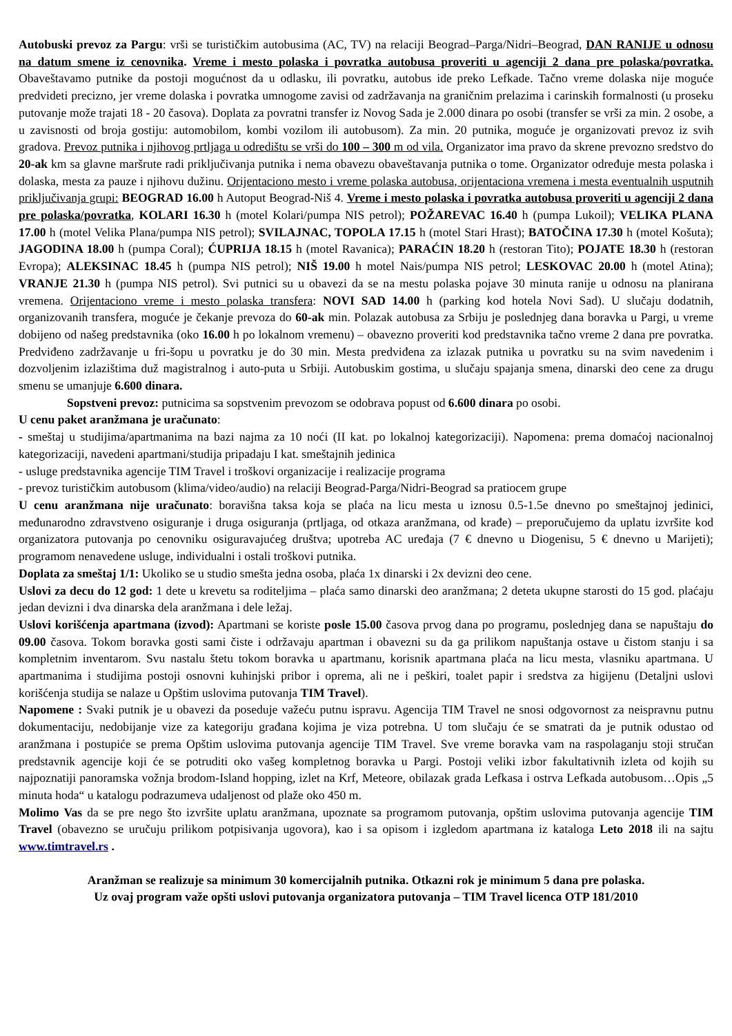Autobuski prevoz za Pargu: vrši se turističkim autobusima (AC, TV) na relaciji Beograd–Parga/Nidri–Beograd, DAN RANIJE u odnosu na datum smene iz cenovnika. Vreme i mesto polaska i povratka autobusa proveriti u agenciji 2 dana pre polaska/povratka. Obaveštavamo putnike da postoji mogućnost da u odlasku, ili povratku, autobus ide preko Lefkade. Tačno vreme dolaska nije moguće predvideti precizno, jer vreme dolaska i povratka umnogome zavisi od zadržavanja na graničnim prelazima i carinskih formalnosti (u proseku putovanje može trajati 18 - 20 časova). Doplata za povratni transfer iz Novog Sada je 2.000 dinara po osobi (transfer se vrši za min. 2 osobe, a u zavisnosti od broja gostiju: automobilom, kombi vozilom ili autobusom). Za min. 20 putnika, moguće je organizovati prevoz iz svih gradova. Prevoz putnika i njihovog prtljaga u odredištu se vrši do 100 – 300 m od vila. Organizator ima pravo da skrene prevozno sredstvo do 20-ak km sa glavne maršrute radi priključivanja putnika i nema obavezu obaveštavanja putnika o tome. Organizator određuje mesta polaska i dolaska, mesta za pauze i njihovu dužinu. Orijentaciono mesto i vreme polaska autobusa, orijentaciona vremena i mesta eventualnih usputnih priključivanja grupi: BEOGRAD 16.00 h Autoput Beograd-Niš 4. Vreme i mesto polaska i povratka autobusa proveriti u agenciji 2 dana pre polaska/povratka, KOLARI 16.30 h (motel Kolari/pumpa NIS petrol); POŽAREVAC 16.40 h (pumpa Lukoil); VELIKA PLANA 17.00 h (motel Velika Plana/pumpa NIS petrol); SVILAJNAC, TOPOLA 17.15 h (motel Stari Hrast); BATOČINA 17.30 h (motel Košuta); JAGODINA 18.00 h (pumpa Coral); ĆUPRIJA 18.15 h (motel Ravanica); PARAĆIN 18.20 h (restoran Tito); POJATE 18.30 h (restoran Evropa); ALEKSINAC 18.45 h (pumpa NIS petrol); NIŠ 19.00 h motel Nais/pumpa NIS petrol; LESKOVAC 20.00 h (motel Atina); VRANJE 21.30 h (pumpa NIS petrol). Svi putnici su u obavezi da se na mestu polaska pojave 30 minuta ranije u odnosu na planirana vremena. Orijentaciono vreme i mesto polaska transfera: NOVI SAD 14.00 h (parking kod hotela Novi Sad). U slučaju dodatnih, organizovanih transfera, moguće je čekanje prevoza do 60-ak min. Polazak autobusa za Srbiju je poslednjeg dana boravka u Pargi, u vreme dobijeno od našeg predstavnika (oko 16.00 h po lokalnom vremenu) – obavezno proveriti kod predstavnika tačno vreme 2 dana pre povratka. Predviđeno zadržavanje u fri-šopu u povratku je do 30 min. Mesta predviđena za izlazak putnika u povratku su na svim navedenim i dozvoljenim izlazištima duž magistralnog i auto-puta u Srbiji. Autobuskim gostima, u slučaju spajanja smena, dinarski deo cene za drugu smenu se umanjuje 6.600 dinara.
Sopstveni prevoz: putnicima sa sopstvenim prevozom se odobrava popust od 6.600 dinara po osobi.
U cenu paket aranžmana je uračunato:
- smeštaj u studijima/apartmanima na bazi najma za 10 noći (II kat. po lokalnoj kategorizaciji). Napomena: prema domaćoj nacionalnoj kategorizaciji, navedeni apartmani/studija pripadaju I kat. smeštajnih jedinica
- usluge predstavnika agencije TIM Travel i troškovi organizacije i realizacije programa
- prevoz turističkim autobusom (klima/video/audio) na relaciji Beograd-Parga/Nidri-Beograd sa pratiocem grupe
U cenu aranžmana nije uračunato: boravišna taksa koja se plaća na licu mesta u iznosu 0.5-1.5e dnevno po smeštajnoj jedinici, međunarodno zdravstveno osiguranje i druga osiguranja (prtljaga, od otkaza aranžmana, od krađe) – preporučujemo da uplatu izvršite kod organizatora putovanja po cenovniku osiguravajućeg društva; upotreba AC uređaja (7 € dnevno u Diogenisu, 5 € dnevno u Marijeti); programom nenavedene usluge, individualni i ostali troškovi putnika.
Doplata za smeštaj 1/1: Ukoliko se u studio smešta jedna osoba, plaća 1x dinarski i 2x devizni deo cene.
Uslovi za decu do 12 god: 1 dete u krevetu sa roditeljima – plaća samo dinarski deo aranžmana; 2 deteta ukupne starosti do 15 god. plaćaju jedan devizni i dva dinarska dela aranžmana i dele ležaj.
Uslovi korišćenja apartmana (izvod): Apartmani se koriste posle 15.00 časova prvog dana po programu, poslednjeg dana se napuštaju do 09.00 časova. Tokom boravka gosti sami čiste i održavaju apartman i obavezni su da ga prilikom napuštanja ostave u čistom stanju i sa kompletnim inventarom. Svu nastalu štetu tokom boravka u apartmanu, korisnik apartmana plaća na licu mesta, vlasniku apartmana. U apartmanima i studijima postoji osnovni kuhinjski pribor i oprema, ali ne i peškiri, toalet papir i sredstva za higijenu (Detaljni uslovi korišćenja studija se nalaze u Opštim uslovima putovanja TIM Travel).
Napomene : Svaki putnik je u obavezi da poseduje važeću putnu ispravu. Agencija TIM Travel ne snosi odgovornost za neispravnu putnu dokumentaciju, nedobijanje vize za kategoriju građana kojima je viza potrebna. U tom slučaju će se smatrati da je putnik odustao od aranžmana i postupiće se prema Opštim uslovima putovanja agencije TIM Travel. Sve vreme boravka vam na raspolaganju stoji stručan predstavnik agencije koji će se potruditi oko vašeg kompletnog boravka u Pargi. Postoji veliki izbor fakultativnih izleta od kojih su najpoznatiji panoramska vožnja brodom-Island hopping, izlet na Krf, Meteore, obilazak grada Lefkasa i ostrva Lefkada autobusom…Opis „5 minuta hoda“ u katalogu podrazumeva udaljenost od plaže oko 450 m.
Molimo Vas da se pre nego što izvršite uplatu aranžmana, upoznate sa programom putovanja, opštim uslovima putovanja agencije TIM Travel (obavezno se uručuju prilikom potpisivanja ugovora), kao i sa opisom i izgledom apartmana iz kataloga Leto 2018 ili na sajtu www.timtravel.rs .
Aranžman se realizuje sa minimum 30 komercijalnih putnika. Otkazni rok je minimum 5 dana pre polaska.
Uz ovaj program važe opšti uslovi putovanja organizatora putovanja – TIM Travel licenca OTP 181/2010